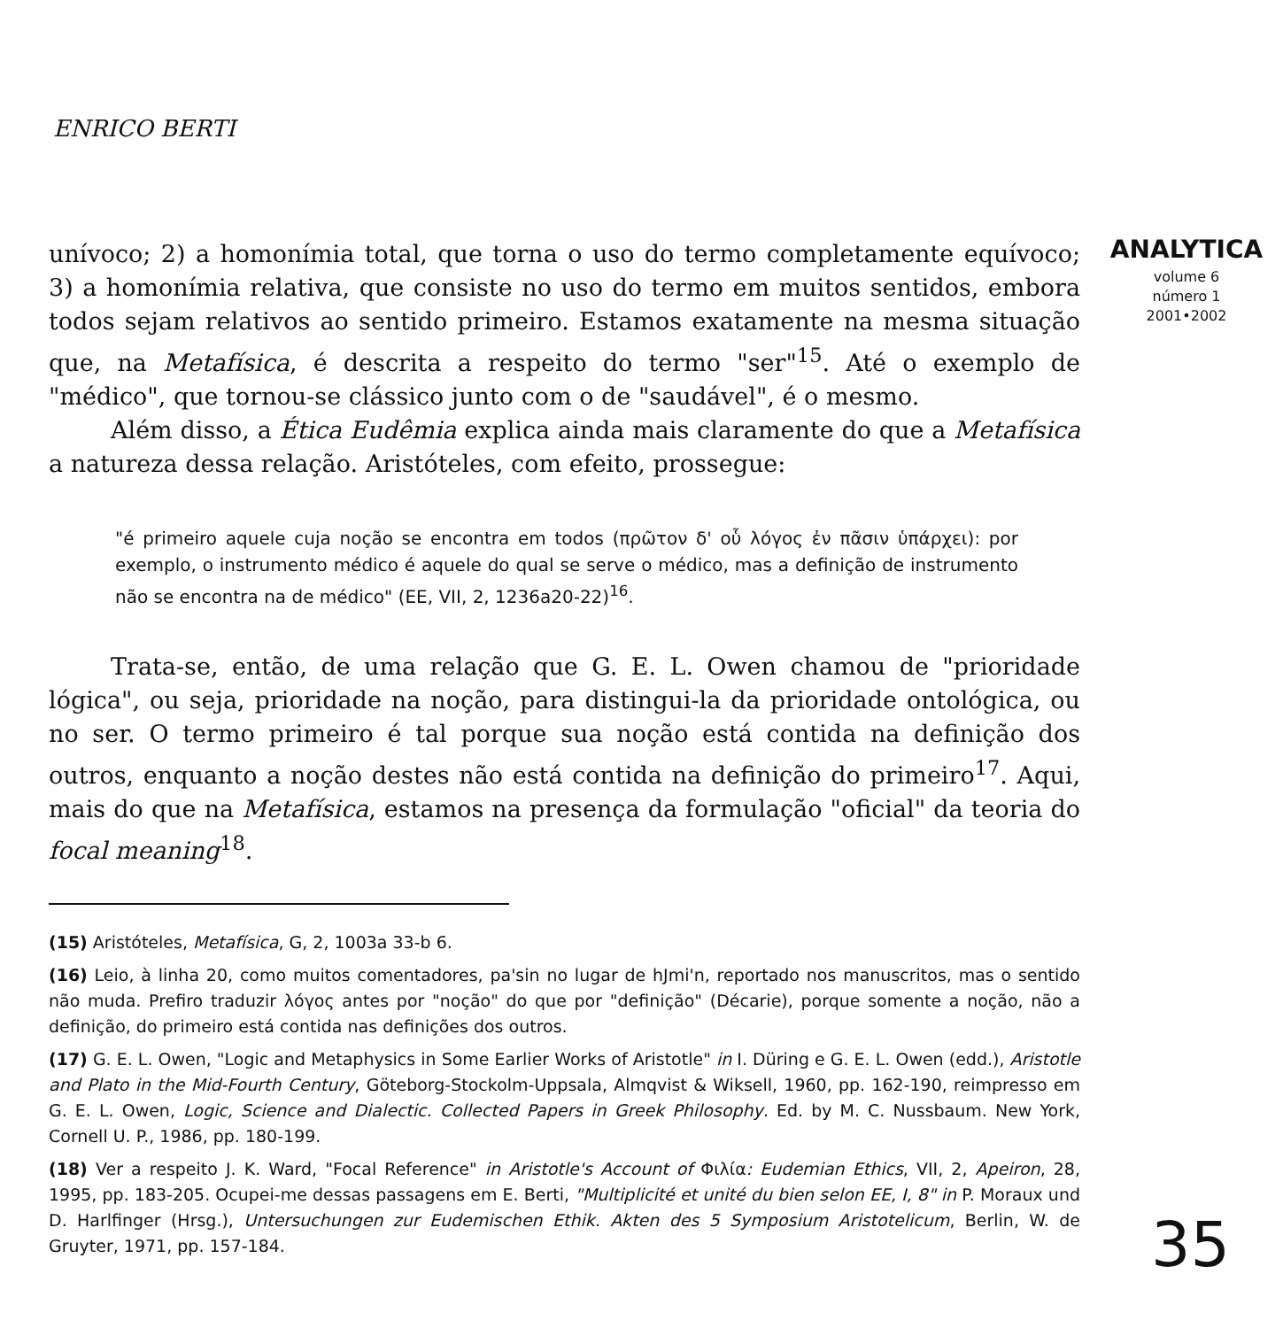ENRICO BERTI
ANALYTICA
volume 6
número 1
2001•2002
unívoco; 2) a homonímia total, que torna o uso do termo completamente equívoco; 3) a homonímia relativa, que consiste no uso do termo em muitos sentidos, embora todos sejam relativos ao sentido primeiro. Estamos exatamente na mesma situação que, na Metafísica, é descrita a respeito do termo "ser"<sup>15</sup>. Até o exemplo de "médico", que tornou-se clássico junto com o de "saudável", é o mesmo.
Além disso, a Ética Eudêmia explica ainda mais claramente do que a Metafísica a natureza dessa relação. Aristóteles, com efeito, prossegue:
"é primeiro aquele cuja noção se encontra em todos (πρῶτον δ' οὗ λόγος ἐν πᾶσιν ὑπάρχει): por exemplo, o instrumento médico é aquele do qual se serve o médico, mas a definição de instrumento não se encontra na de médico" (EE, VII, 2, 1236a20-22)<sup>16</sup>.
Trata-se, então, de uma relação que G. E. L. Owen chamou de "prioridade lógica", ou seja, prioridade na noção, para distingui-la da prioridade ontológica, ou no ser. O termo primeiro é tal porque sua noção está contida na definição dos outros, enquanto a noção destes não está contida na definição do primeiro<sup>17</sup>. Aqui, mais do que na Metafísica, estamos na presença da formulação "oficial" da teoria do focal meaning<sup>18</sup>.
(15) Aristóteles, Metafísica, G, 2, 1003a 33-b 6.
(16) Leio, à linha 20, como muitos comentadores, pa'sin no lugar de hJmi'n, reportado nos manuscritos, mas o sentido não muda. Prefiro traduzir λόγος antes por "noção" do que por "definição" (Décarie), porque somente a noção, não a definição, do primeiro está contida nas definições dos outros.
(17) G. E. L. Owen, "Logic and Metaphysics in Some Earlier Works of Aristotle" in I. Düring e G. E. L. Owen (edd.), Aristotle and Plato in the Mid-Fourth Century, Göteborg-Stockolm-Uppsala, Almqvist & Wiksell, 1960, pp. 162-190, reimpresso em G. E. L. Owen, Logic, Science and Dialectic. Collected Papers in Greek Philosophy. Ed. by M. C. Nussbaum. New York, Cornell U. P., 1986, pp. 180-199.
(18) Ver a respeito J. K. Ward, "Focal Reference" in Aristotle's Account of Φιλία: Eudemian Ethics, VII, 2, Apeiron, 28, 1995, pp. 183-205. Ocupei-me dessas passagens em E. Berti, "Multiplicité et unité du bien selon EE, I, 8" in P. Moraux und D. Harlfinger (Hrsg.), Untersuchungen zur Eudemischen Ethik. Akten des 5 Symposium Aristotelicum, Berlin, W. de Gruyter, 1971, pp. 157-184.
35